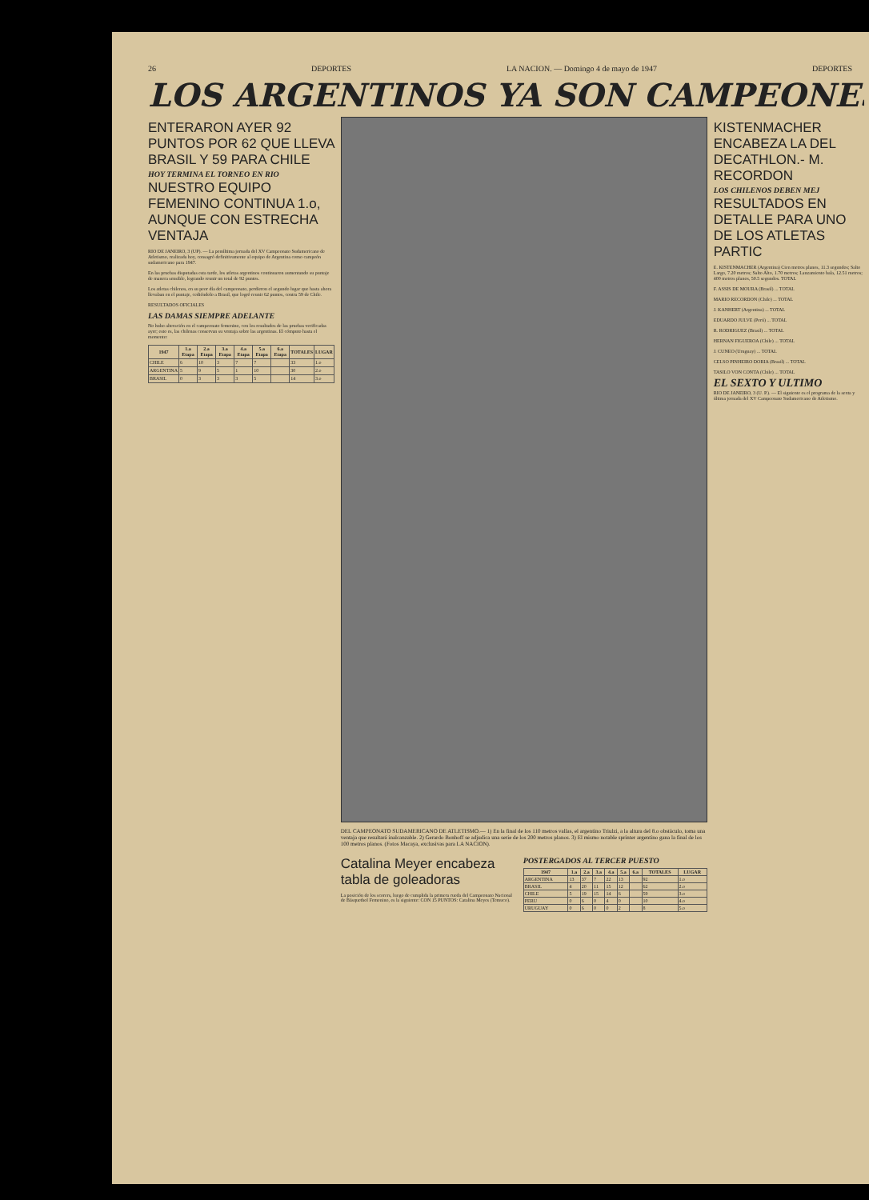26 DEPORTES LA NACION. — Domingo 4 de mayo de 1947 DEPORTES
LOS ARGENTINOS YA SON CAMPEONES
ENTERARON AYER 92 PUNTOS POR 62 QUE LLEVA BRASIL Y 59 PARA CHILE
HOY TERMINA EL TORNEO EN RIO
NUESTRO EQUIPO FEMENINO CONTINUA 1.o, AUNQUE CON ESTRECHA VENTAJA
RIO DE JANEIRO, 3 (UP). — La penúltima jornada del XV Campeonato Sudamericano de Atletismo, realizada hoy, consagró definitivamente al equipo de Argentina como campeón sudamericano para 1947.
En las pruebas disputadas esta tarde, los atletas argentinos continuaron aumentando su puntaje de manera sensible, logrando reunir un total de 92 puntos.
Los atletas chilenos, en su peor día del campeonato, perdieron el segundo lugar que hasta ahora llevaban en el puntaje, cediéndolo a Brasil, que logró reunir 62 puntos, contra 59 de Chile.
RESULTADOS OFICIALES
LAS DAMAS SIEMPRE ADELANTE
No hubo alteración en el campeonato femenino, con los resultados de las pruebas verificadas ayer; esto es, las chilenas conservan su ventaja sobre las argentinas. El cómputo hasta el momento:
| 1947 | 1.a Etapa | 2.a Etapa | 3.a Etapa | 4.a Etapa | 5.a Etapa | 6.a Etapa | TOTALES | LUGAR |
| --- | --- | --- | --- | --- | --- | --- | --- | --- |
| CHILE | 6 | 10 | 3 | 7 | 7 | | 33 | 1.o |
| ARGENTINA | 5 | 9 | 5 | 1 | 10 | | 30 | 2.o |
| BRASIL | 0 | 3 | 3 | 3 | 5 | | 14 | 3.o |
DEL CAMPEONATO SUDAMERICANO DE ATLETISMO.— 1) En la final de los 110 metros vallas, el argentino Triulzi, a la altura del 8.o obstáculo, toma una ventaja que resultará inalcanzable. 2) Gerardo Bonhoff se adjudica una serie de los 200 metros planos. 3) El mismo notable sprinter argentino gana la final de los 100 metros planos. (Fotos Macaya, exclusivas para LA NACION).
Catalina Meyer encabeza tabla de goleadoras
La posición de los scorers, luego de cumplida la primera rueda del Campeonato Nacional de Básquetbol Femenino, es la siguiente: CON 15 PUNTOS: Catalina Meyes (Temuco).
POSTERGADOS AL TERCER PUESTO
| 1947 | 1.a | 2.a | 3.a | 4.a | 5.a | 6.a | TOTALES | LUGAR |
| --- | --- | --- | --- | --- | --- | --- | --- | --- |
| ARGENTINA | 13 | 37 | 7 | 22 | 13 | | 92 | 1.o |
| BRASIL | 4 | 20 | 11 | 15 | 12 | | 62 | 2.o |
| CHILE | 5 | 19 | 15 | 14 | 6 | | 59 | 3.o |
| PERU | 0 | 6 | 0 | 4 | 0 | | 10 | 4.o |
| URUGUAY | 0 | 6 | 0 | 0 | 2 | | 8 | 5.o |
KISTENMACHER ENCABEZA LA DEL DECATHLON.- M. RECORDON
LOS CHILENOS DEBEN MEJ
RESULTADOS EN DETALLE PARA UNO DE LOS ATLETAS PARTIC
E. KISTENMACHER (Argentina) Cien metros planos, 11.3 segundos; Salto Largo, 7.20 metros; Salto Alto, 1.70 metros; Lanzamiento bala, 12.51 metros; 400 metros planos, 50.5 segundos. TOTAL
F. ASSIS DE MOURA (Brasil) ... TOTAL
MARIO RECORDON (Chile) ... TOTAL
J. KANHERT (Argentina) ... TOTAL
EDUARDO JULVE (Perú) ... TOTAL
R. RODRIGUEZ (Brasil) ... TOTAL
HERNAN FIGUEROA (Chile) ... TOTAL
J. CUNEO (Uruguay) ... TOTAL
CELSO PINHEIRO DORIA (Brasil) ... TOTAL
TASILO VON CONTA (Chile) ... TOTAL
EL SEXTO Y ULTIMO
RIO DE JANEIRO, 3 (U. P.). — El siguiente es el programa de la sexta y última jornada del XV Campeonato Sudamericano de Atletismo.